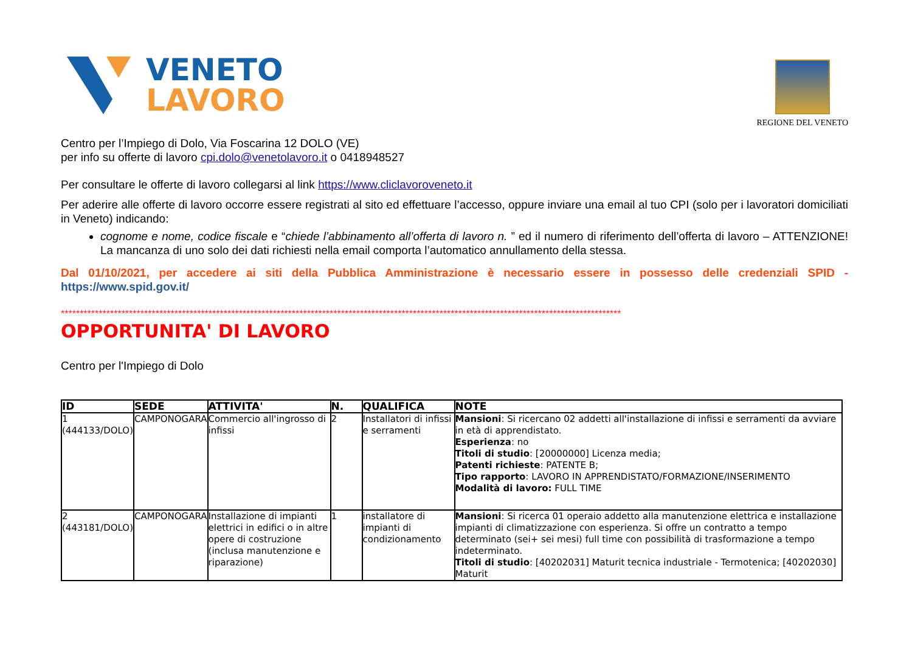VENETO
LAVORO
REGIONE DEL VENETO
Centro per l’Impiego di Dolo, Via Foscarina 12 DOLO (VE)
per info su offerte di lavoro cpi.dolo@venetolavoro.it o 0418948527
Per consultare le offerte di lavoro collegarsi al link https://www.cliclavoroveneto.it
Per aderire alle offerte di lavoro occorre essere registrati al sito ed effettuare l’accesso, oppure inviare una email al tuo CPI (solo per i lavoratori domiciliati in Veneto) indicando:
cognome e nome, codice fiscale e “chiede l’abbinamento all’offerta di lavoro n. ” ed il numero di riferimento dell’offerta di lavoro – ATTENZIONE! La mancanza di uno solo dei dati richiesti nella email comporta l’automatico annullamento della stessa.
Dal 01/10/2021, per accedere ai siti della Pubblica Amministrazione è necessario essere in possesso delle credenziali SPID - https://www.spid.gov.it/
****************************************************************************************************************************************************
OPPORTUNITA' DI LAVORO
Centro per l'Impiego di Dolo
| ID | SEDE | ATTIVITA' | N. | QUALIFICA | NOTE |
| --- | --- | --- | --- | --- | --- |
| 1 (444133/DOLO) | CAMPONOGARA | Commercio all'ingrosso di infissi | 2 | Installatori di infissi e serramenti | Mansioni : Si ricercano 02 addetti all'installazione di infissi e serramenti da avviare in età di apprendistato. Esperienza : no Titoli di studio : [20000000] Licenza media; Patenti richieste : PATENTE B; Tipo rapporto : LAVORO IN APPRENDISTATO/FORMAZIONE/INSERIMENTO Modalità di lavoro: FULL TIME |
| 2 (443181/DOLO) | CAMPONOGARA | Installazione di impianti elettrici in edifici o in altre opere di costruzione (inclusa manutenzione e riparazione) | 1 | installatore di impianti di condizionamento | Mansioni : Si ricerca 01 operaio addetto alla manutenzione elettrica e installazione impianti di climatizzazione con esperienza. Si offre un contratto a tempo determinato (sei+ sei mesi) full time con possibilità di trasformazione a tempo indeterminato. Titoli di studio : [40202031] Maturit tecnica industriale - Termotenica; [40202030] Maturit |